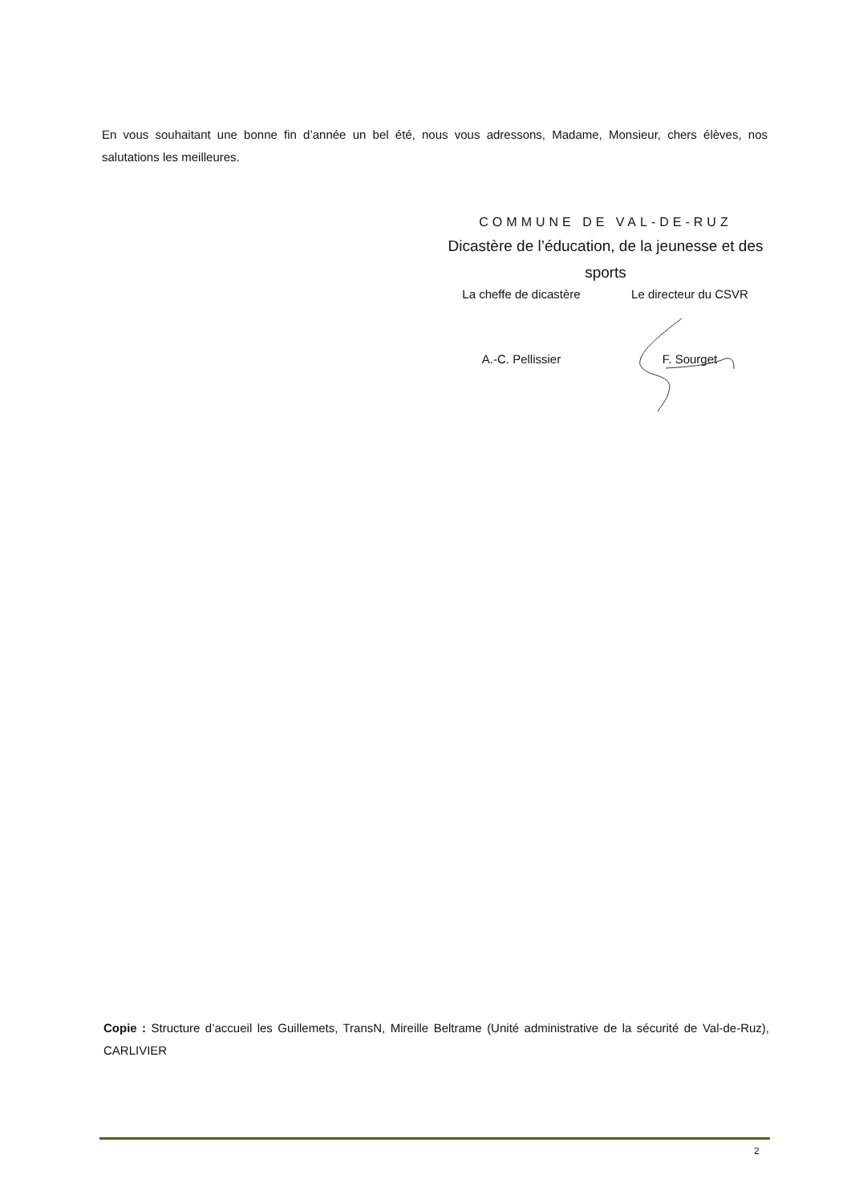En vous souhaitant une bonne fin d’année un bel été, nous vous adressons, Madame, Monsieur, chers élèves, nos salutations les meilleures.
COMMUNE DE VAL-DE-RUZ
Dicastère de l’éducation, de la jeunesse et des sports
La cheffe de dicastère Le directeur du CSVR
A.-C. Pellissier F. Sourget
Copie : Structure d’accueil les Guillemets, TransN, Mireille Beltrame (Unité administrative de la sécurité de Val-de-Ruz), CARLIVIER
2